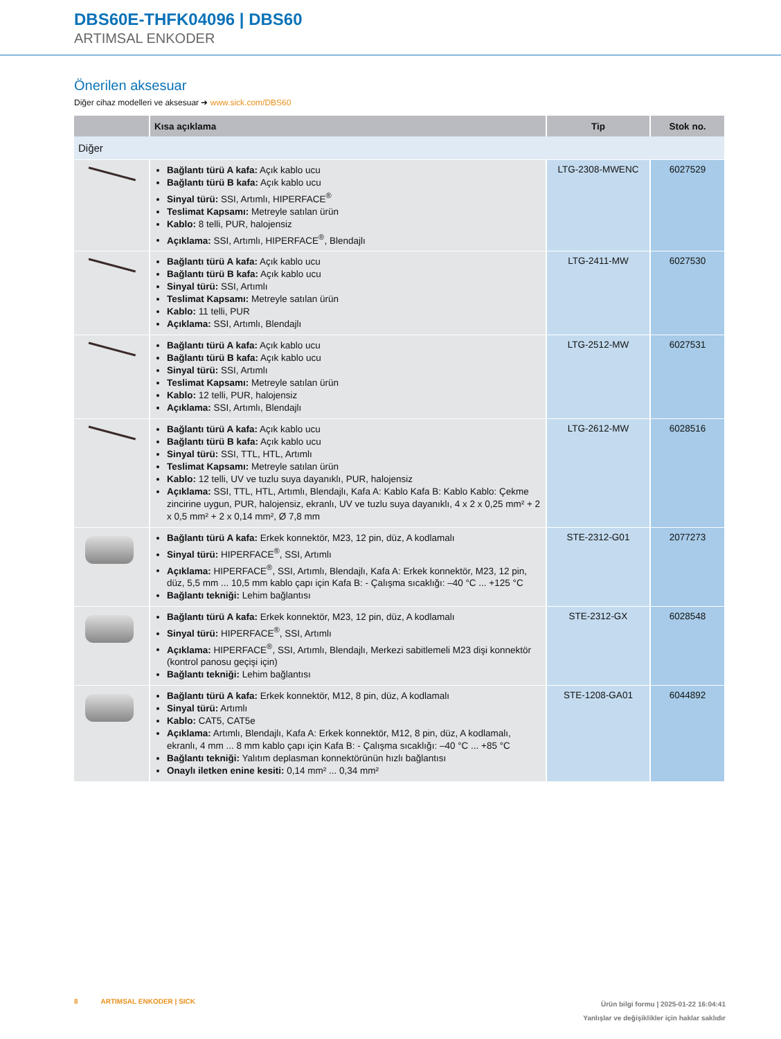DBS60E-THFK04096 | DBS60
ARTIMSAL ENKODER
Önerilen aksesuar
Diğer cihaz modelleri ve aksesuar ➜ www.sick.com/DBS60
| | Kısa açıklama | Tip | Stok no. |
| --- | --- | --- | --- |
| Diğer | | | |
| | Bağlantı türü A kafa: Açık kablo ucu Bağlantı türü B kafa: Açık kablo ucu Sinyal türü: SSI, Artımlı, HIPERFACE<sup>®</sup> Teslimat Kapsamı: Metreyle satılan ürün Kablo: 8 telli, PUR, halojensiz Açıklama: SSI, Artımlı, HIPERFACE<sup>®</sup>, Blendajlı | LTG-2308-MWENC | 6027529 |
| | Bağlantı türü A kafa: Açık kablo ucu Bağlantı türü B kafa: Açık kablo ucu Sinyal türü: SSI, Artımlı Teslimat Kapsamı: Metreyle satılan ürün Kablo: 11 telli, PUR Açıklama: SSI, Artımlı, Blendajlı | LTG-2411-MW | 6027530 |
| | Bağlantı türü A kafa: Açık kablo ucu Bağlantı türü B kafa: Açık kablo ucu Sinyal türü: SSI, Artımlı Teslimat Kapsamı: Metreyle satılan ürün Kablo: 12 telli, PUR, halojensiz Açıklama: SSI, Artımlı, Blendajlı | LTG-2512-MW | 6027531 |
| | Bağlantı türü A kafa: Açık kablo ucu Bağlantı türü B kafa: Açık kablo ucu Sinyal türü: SSI, TTL, HTL, Artımlı Teslimat Kapsamı: Metreyle satılan ürün Kablo: 12 telli, UV ve tuzlu suya dayanıklı, PUR, halojensiz Açıklama: SSI, TTL, HTL, Artımlı, Blendajlı, Kafa A: Kablo Kafa B: Kablo Kablo: Çekme zincirine uygun, PUR, halojensiz, ekranlı, UV ve tuzlu suya dayanıklı, 4 x 2 x 0,25 mm² + 2 x 0,5 mm² + 2 x 0,14 mm², Ø 7,8 mm | LTG-2612-MW | 6028516 |
| | Bağlantı türü A kafa: Erkek konnektör, M23, 12 pin, düz, A kodlamalı Sinyal türü: HIPERFACE<sup>®</sup>, SSI, Artımlı Açıklama: HIPERFACE<sup>®</sup>, SSI, Artımlı, Blendajlı, Kafa A: Erkek konnektör, M23, 12 pin, düz, 5,5 mm ... 10,5 mm kablo çapı için Kafa B: - Çalışma sıcaklığı: –40 °C ... +125 °C Bağlantı tekniği: Lehim bağlantısı | STE-2312-G01 | 2077273 |
| | Bağlantı türü A kafa: Erkek konnektör, M23, 12 pin, düz, A kodlamalı Sinyal türü: HIPERFACE<sup>®</sup>, SSI, Artımlı Açıklama: HIPERFACE<sup>®</sup>, SSI, Artımlı, Blendajlı, Merkezi sabitlemeli M23 dişi konnektör (kontrol panosu geçişi için) Bağlantı tekniği: Lehim bağlantısı | STE-2312-GX | 6028548 |
| | Bağlantı türü A kafa: Erkek konnektör, M12, 8 pin, düz, A kodlamalı Sinyal türü: Artımlı Kablo: CAT5, CAT5e Açıklama: Artımlı, Blendajlı, Kafa A: Erkek konnektör, M12, 8 pin, düz, A kodlamalı, ekranlı, 4 mm ... 8 mm kablo çapı için Kafa B: - Çalışma sıcaklığı: –40 °C ... +85 °C Bağlantı tekniği: Yalıtım deplasman konnektörünün hızlı bağlantısı Onaylı iletken enine kesiti: 0,14 mm² ... 0,34 mm² | STE-1208-GA01 | 6044892 |
Ürün bilgi formu | 2025-01-22 16:04:41
Yanlışlar ve değişiklikler için haklar saklıdır
8 ARTIMSAL ENKODER | SICK